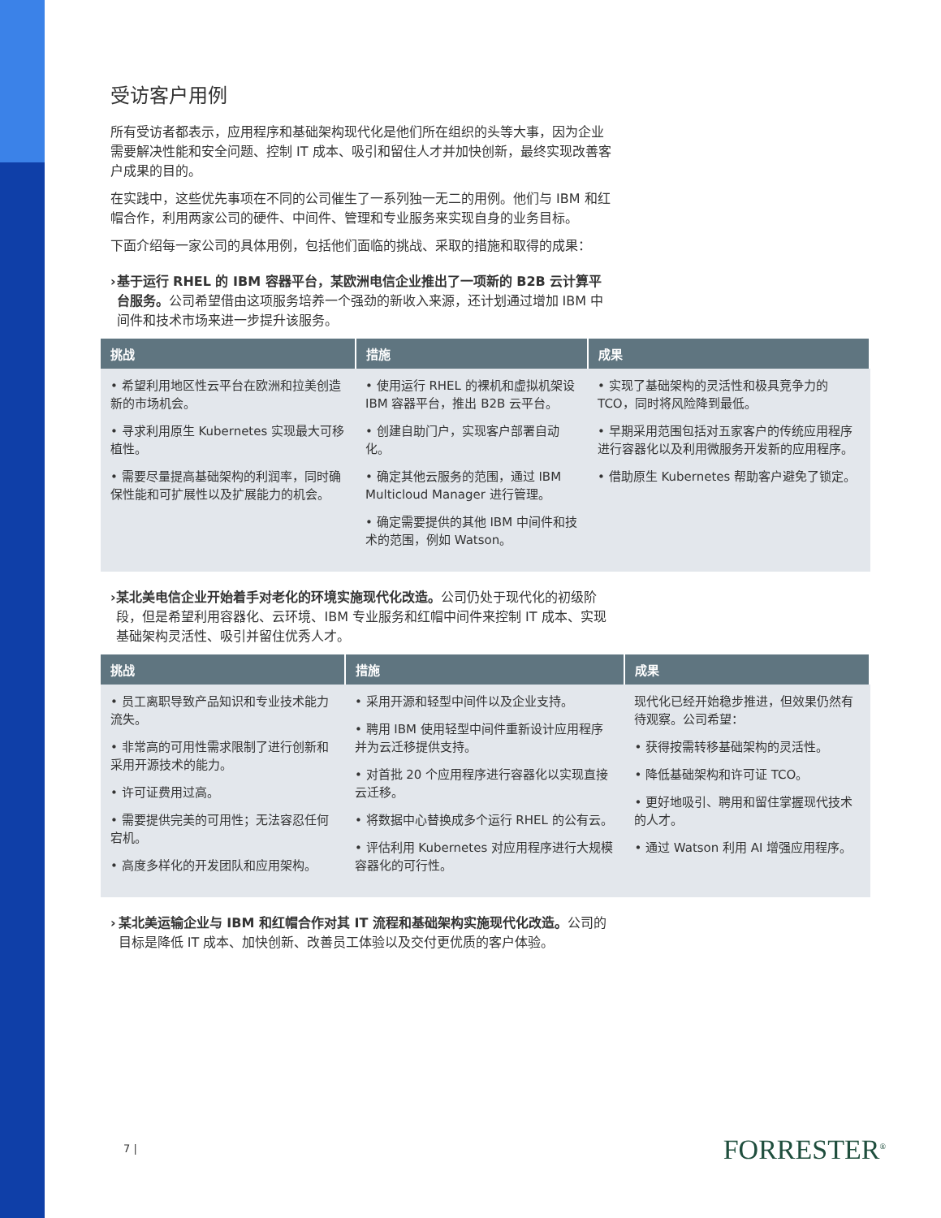受访客户用例
所有受访者都表示，应用程序和基础架构现代化是他们所在组织的头等大事，因为企业需要解决性能和安全问题、控制 IT 成本、吸引和留住人才并加快创新，最终实现改善客户成果的目的。
在实践中，这些优先事项在不同的公司催生了一系列独一无二的用例。他们与 IBM 和红帽合作，利用两家公司的硬件、中间件、管理和专业服务来实现自身的业务目标。
下面介绍每一家公司的具体用例，包括他们面临的挑战、采取的措施和取得的成果：
› 基于运行 RHEL 的 IBM 容器平台，某欧洲电信企业推出了一项新的 B2B 云计算平台服务。公司希望借由这项服务培养一个强劲的新收入来源，还计划通过增加 IBM 中间件和技术市场来进一步提升该服务。
| 挑战 | 措施 | 成果 |
| --- | --- | --- |
| • 希望利用地区性云平台在欧洲和拉美创造新的市场机会。 • 寻求利用原生 Kubernetes 实现最大可移植性。 • 需要尽量提高基础架构的利润率，同时确保性能和可扩展性以及扩展能力的机会。 | • 使用运行 RHEL 的裸机和虚拟机架设 IBM 容器平台，推出 B2B 云平台。 • 创建自助门户，实现客户部署自动化。 • 确定其他云服务的范围，通过 IBM Multicloud Manager 进行管理。 • 确定需要提供的其他 IBM 中间件和技术的范围，例如 Watson。 | • 实现了基础架构的灵活性和极具竞争力的 TCO，同时将风险降到最低。 • 早期采用范围包括对五家客户的传统应用程序进行容器化以及利用微服务开发新的应用程序。 • 借助原生 Kubernetes 帮助客户避免了锁定。 |
› 某北美电信企业开始着手对老化的环境实施现代化改造。公司仍处于现代化的初级阶段，但是希望利用容器化、云环境、IBM 专业服务和红帽中间件来控制 IT 成本、实现基础架构灵活性、吸引并留住优秀人才。
| 挑战 | 措施 | 成果 |
| --- | --- | --- |
| • 员工离职导致产品知识和专业技术能力流失。 • 非常高的可用性需求限制了进行创新和采用开源技术的能力。 • 许可证费用过高。 • 需要提供完美的可用性；无法容忍任何宕机。 • 高度多样化的开发团队和应用架构。 | • 采用开源和轻型中间件以及企业支持。 • 聘用 IBM 使用轻型中间件重新设计应用程序并为云迁移提供支持。 • 对首批 20 个应用程序进行容器化以实现直接云迁移。 • 将数据中心替换成多个运行 RHEL 的公有云。 • 评估利用 Kubernetes 对应用程序进行大规模容器化的可行性。 | 现代化已经开始稳步推进，但效果仍然有待观察。公司希望： • 获得按需转移基础架构的灵活性。 • 降低基础架构和许可证 TCO。 • 更好地吸引、聘用和留住掌握现代技术的人才。 • 通过 Watson 利用 AI 增强应用程序。 |
› 某北美运输企业与 IBM 和红帽合作对其 IT 流程和基础架构实施现代化改造。公司的目标是降低 IT 成本、加快创新、改善员工体验以及交付更优质的客户体验。
7 | FORRESTER<sup>®</sup>